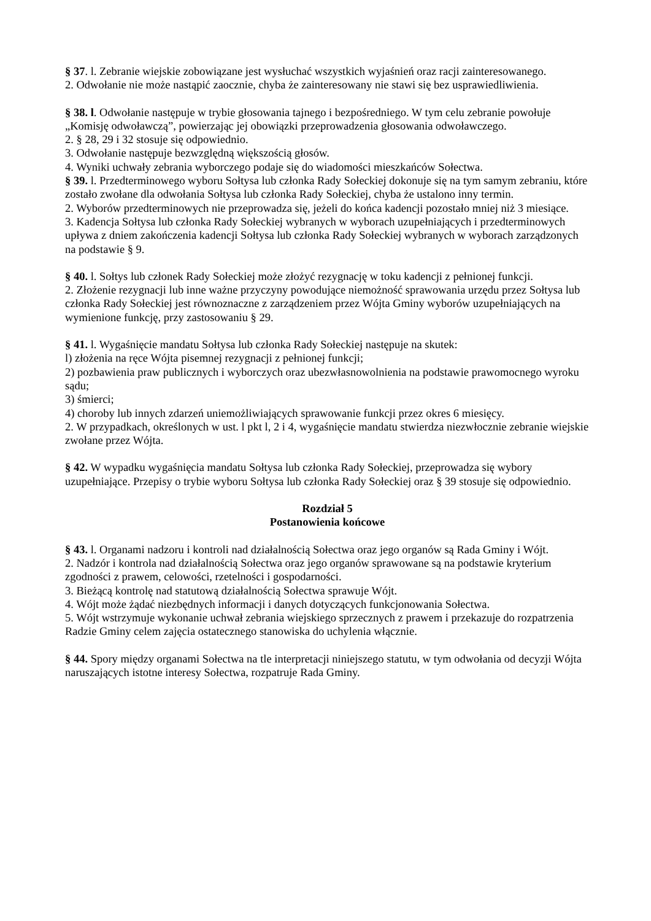§ 37. l. Zebranie wiejskie zobowiązane jest wysłuchać wszystkich wyjaśnień oraz racji zainteresowanego.
2. Odwołanie nie może nastąpić zaocznie, chyba że zainteresowany nie stawi się bez usprawiedliwienia.
§ 38. l. Odwołanie następuje w trybie głosowania tajnego i bezpośredniego. W tym celu zebranie powołuje „Komisję odwoławczą”, powierzając jej obowiązki przeprowadzenia głosowania odwoławczego.
2. § 28, 29 i 32 stosuje się odpowiednio.
3. Odwołanie następuje bezwzględną większością głosów.
4. Wyniki uchwały zebrania wyborczego podaje się do wiadomości mieszkańców Sołectwa.
§ 39. l. Przedterminowego wyboru Sołtysa lub członka Rady Sołeckiej dokonuje się na tym samym zebraniu, które zostało zwołane dla odwołania Sołtysa lub członka Rady Sołeckiej, chyba że ustalono inny termin.
2. Wyborów przedterminowych nie przeprowadza się, jeżeli do końca kadencji pozostało mniej niż 3 miesiące.
3. Kadencja Sołtysa lub członka Rady Sołeckiej wybranych w wyborach uzupełniających i przedterminowych upływa z dniem zakończenia kadencji Sołtysa lub członka Rady Sołeckiej wybranych w wyborach zarządzonych na podstawie § 9.
§ 40. l. Sołtys lub członek Rady Sołeckiej może złożyć rezygnację w toku kadencji z pełnionej funkcji.
2. Złożenie rezygnacji lub inne ważne przyczyny powodujące niemożność sprawowania urzędu przez Sołtysa lub członka Rady Sołeckiej jest równoznaczne z zarządzeniem przez Wójta Gminy wyborów uzupełniających na wymienione funkcję, przy zastosowaniu § 29.
§ 41. l. Wygaśnięcie mandatu Sołtysa lub członka Rady Sołeckiej następuje na skutek:
l) złożenia na ręce Wójta pisemnej rezygnacji z pełnionej funkcji;
2) pozbawienia praw publicznych i wyborczych oraz ubezwłasnowolnienia na podstawie prawomocnego wyroku sądu;
3) śmierci;
4) choroby lub innych zdarzeń uniemożliwiających sprawowanie funkcji przez okres 6 miesięcy.
2. W przypadkach, określonych w ust. l pkt l, 2 i 4, wygaśnięcie mandatu stwierdza niezwłocznie zebranie wiejskie zwołane przez Wójta.
§ 42. W wypadku wygaśnięcia mandatu Sołtysa lub członka Rady Sołeckiej, przeprowadza się wybory uzupełniające. Przepisy o trybie wyboru Sołtysa lub członka Rady Sołeckiej oraz § 39 stosuje się odpowiednio.
Rozdział 5
Postanowienia końcowe
§ 43. l. Organami nadzoru i kontroli nad działalnością Sołectwa oraz jego organów są Rada Gminy i Wójt.
2. Nadzór i kontrola nad działalnością Sołectwa oraz jego organów sprawowane są na podstawie kryterium zgodności z prawem, celowości, rzetelności i gospodarności.
3. Bieżącą kontrolę nad statutową działalnością Sołectwa sprawuje Wójt.
4. Wójt może żądać niezbędnych informacji i danych dotyczących funkcjonowania Sołectwa.
5. Wójt wstrzymuje wykonanie uchwał zebrania wiejskiego sprzecznych z prawem i przekazuje do rozpatrzenia Radzie Gminy celem zajęcia ostatecznego stanowiska do uchylenia włącznie.
§ 44. Spory między organami Sołectwa na tle interpretacji niniejszego statutu, w tym odwołania od decyzji Wójta naruszających istotne interesy Sołectwa, rozpatruje Rada Gminy.